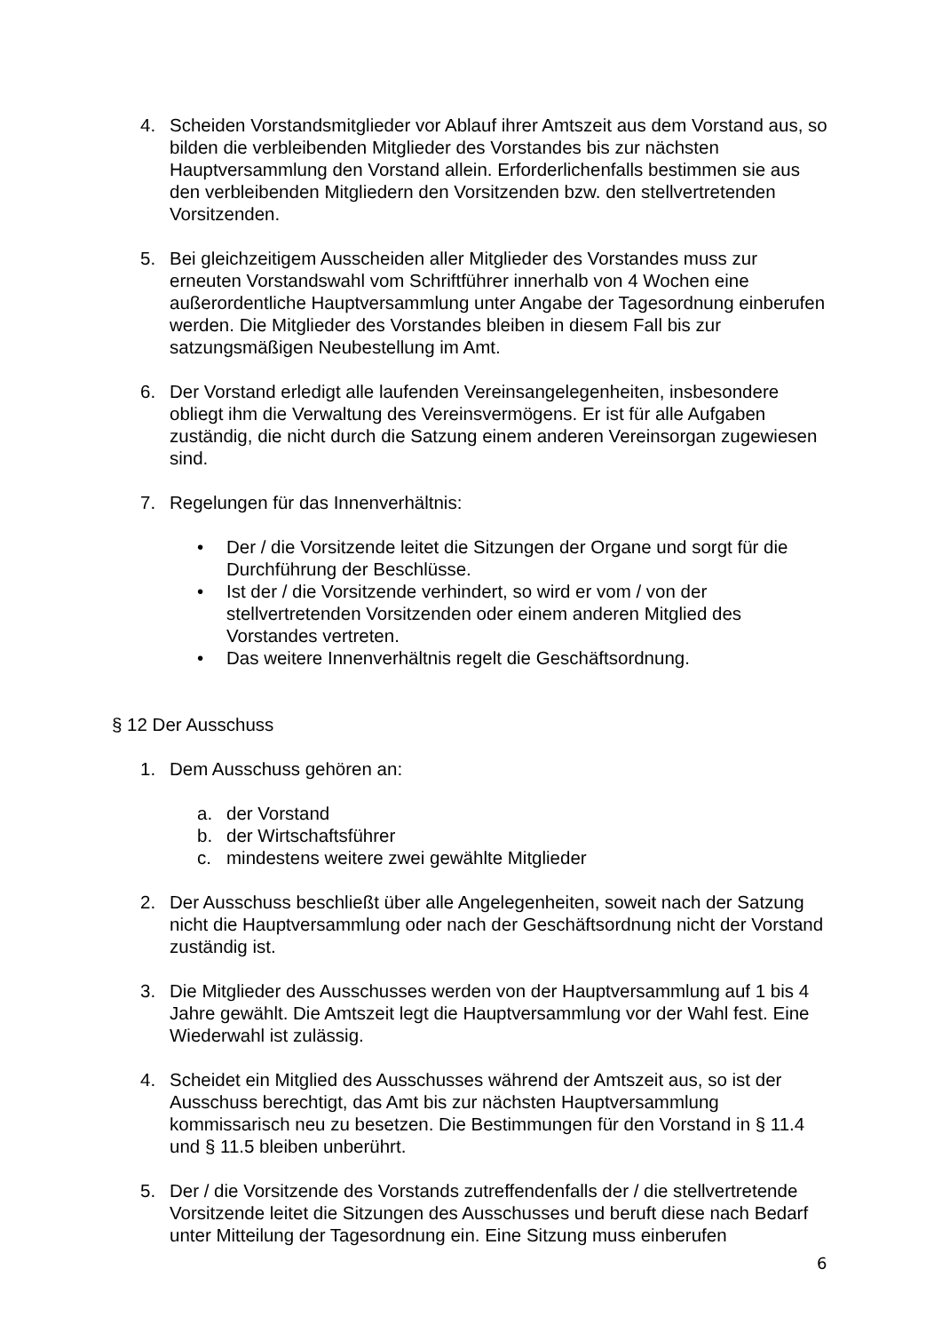4. Scheiden Vorstandsmitglieder vor Ablauf ihrer Amtszeit aus dem Vorstand aus, so bilden die verbleibenden Mitglieder des Vorstandes bis zur nächsten Hauptversammlung den Vorstand allein. Erforderlichenfalls bestimmen sie aus den verbleibenden Mitgliedern den Vorsitzenden bzw. den stellvertretenden Vorsitzenden.
5. Bei gleichzeitigem Ausscheiden aller Mitglieder des Vorstandes muss zur erneuten Vorstandswahl vom Schriftführer innerhalb von 4 Wochen eine außerordentliche Hauptversammlung unter Angabe der Tagesordnung einberufen werden. Die Mitglieder des Vorstandes bleiben in diesem Fall bis zur satzungsmäßigen Neubestellung im Amt.
6. Der Vorstand erledigt alle laufenden Vereinsangelegenheiten, insbesondere obliegt ihm die Verwaltung des Vereinsvermögens. Er ist für alle Aufgaben zuständig, die nicht durch die Satzung einem anderen Vereinsorgan zugewiesen sind.
7. Regelungen für das Innenverhältnis:
• Der / die Vorsitzende leitet die Sitzungen der Organe und sorgt für die Durchführung der Beschlüsse.
• Ist der / die Vorsitzende verhindert, so wird er vom / von der stellvertretenden Vorsitzenden oder einem anderen Mitglied des Vorstandes vertreten.
• Das weitere Innenverhältnis regelt die Geschäftsordnung.
§ 12 Der Ausschuss
1. Dem Ausschuss gehören an:
a. der Vorstand
b. der Wirtschaftsführer
c. mindestens weitere zwei gewählte Mitglieder
2. Der Ausschuss beschließt über alle Angelegenheiten, soweit nach der Satzung nicht die Hauptversammlung oder nach der Geschäftsordnung nicht der Vorstand zuständig ist.
3. Die Mitglieder des Ausschusses werden von der Hauptversammlung auf 1 bis 4 Jahre gewählt. Die Amtszeit legt die Hauptversammlung vor der Wahl fest. Eine Wiederwahl ist zulässig.
4. Scheidet ein Mitglied des Ausschusses während der Amtszeit aus, so ist der Ausschuss berechtigt, das Amt bis zur nächsten Hauptversammlung kommissarisch neu zu besetzen. Die Bestimmungen für den Vorstand in § 11.4 und § 11.5 bleiben unberührt.
5. Der / die Vorsitzende des Vorstands zutreffendenfalls der / die stellvertretende Vorsitzende leitet die Sitzungen des Ausschusses und beruft diese nach Bedarf unter Mitteilung der Tagesordnung ein. Eine Sitzung muss einberufen
6